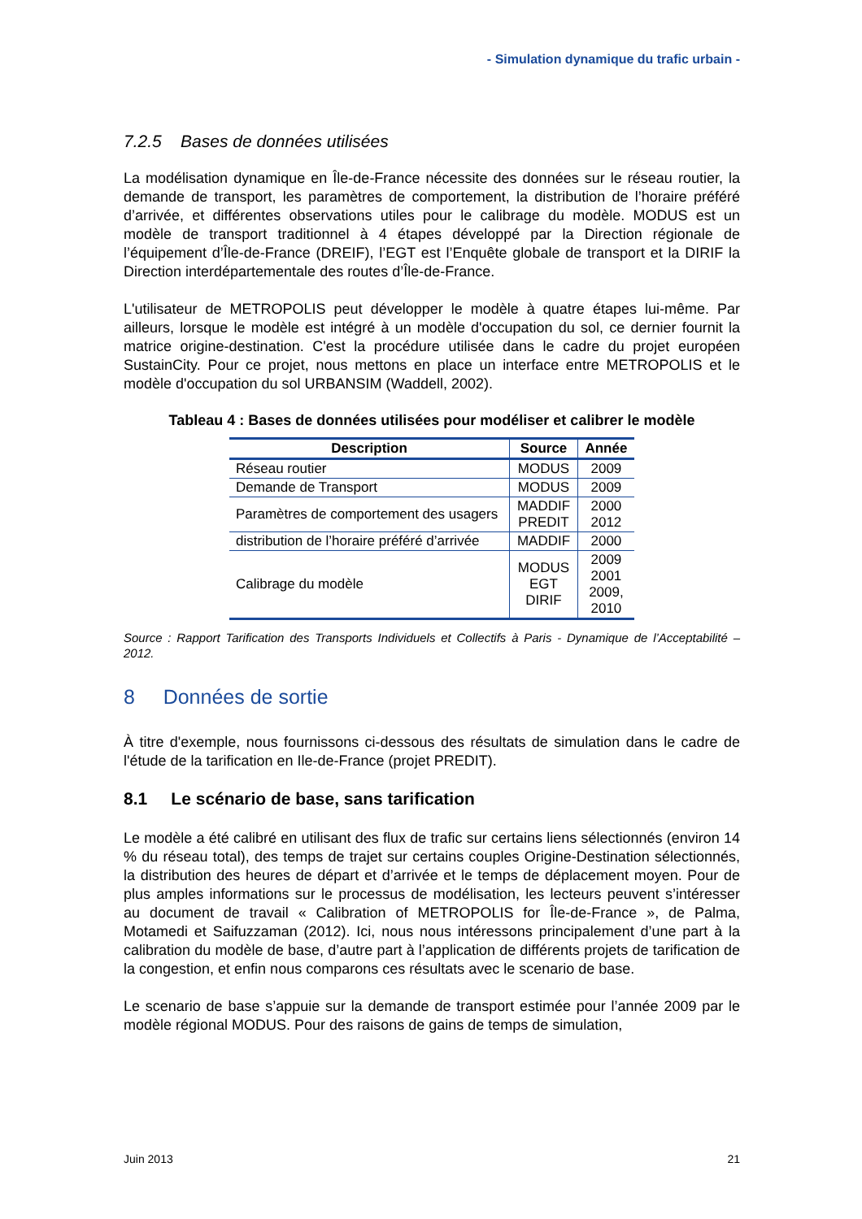- Simulation dynamique du trafic urbain -
7.2.5 Bases de données utilisées
La modélisation dynamique en Île-de-France nécessite des données sur le réseau routier, la demande de transport, les paramètres de comportement, la distribution de l’horaire préféré d’arrivée, et différentes observations utiles pour le calibrage du modèle. MODUS est un modèle de transport traditionnel à 4 étapes développé par la Direction régionale de l’équipement d’Île-de-France (DREIF), l’EGT est l’Enquête globale de transport et la DIRIF la Direction interdépartementale des routes d’Île-de-France.
L'utilisateur de METROPOLIS peut développer le modèle à quatre étapes lui-même. Par ailleurs, lorsque le modèle est intégré à un modèle d'occupation du sol, ce dernier fournit la matrice origine-destination. C'est la procédure utilisée dans le cadre du projet européen SustainCity. Pour ce projet, nous mettons en place un interface entre METROPOLIS et le modèle d'occupation du sol URBANSIM (Waddell, 2002).
Tableau 4 : Bases de données utilisées pour modéliser et calibrer le modèle
| Description | Source | Année |
| --- | --- | --- |
| Réseau routier | MODUS | 2009 |
| Demande de Transport | MODUS | 2009 |
| Paramètres de comportement des usagers | MADDIF PREDIT | 2000 2012 |
| distribution de l’horaire préféré d’arrivée | MADDIF | 2000 |
| Calibrage du modèle | MODUS EGT DIRIF | 2009 2001 2009, 2010 |
Source : Rapport Tarification des Transports Individuels et Collectifs à Paris - Dynamique de l’Acceptabilité – 2012.
8 Données de sortie
À titre d'exemple, nous fournissons ci-dessous des résultats de simulation dans le cadre de l'étude de la tarification en Ile-de-France (projet PREDIT).
8.1 Le scénario de base, sans tarification
Le modèle a été calibré en utilisant des flux de trafic sur certains liens sélectionnés (environ 14 % du réseau total), des temps de trajet sur certains couples Origine-Destination sélectionnés, la distribution des heures de départ et d’arrivée et le temps de déplacement moyen. Pour de plus amples informations sur le processus de modélisation, les lecteurs peuvent s’intéresser au document de travail « Calibration of METROPOLIS for Île-de-France », de Palma, Motamedi et Saifuzzaman (2012). Ici, nous nous intéressons principalement d’une part à la calibration du modèle de base, d’autre part à l’application de différents projets de tarification de la congestion, et enfin nous comparons ces résultats avec le scenario de base.
Le scenario de base s’appuie sur la demande de transport estimée pour l’année 2009 par le modèle régional MODUS. Pour des raisons de gains de temps de simulation,
Juin 2013 21